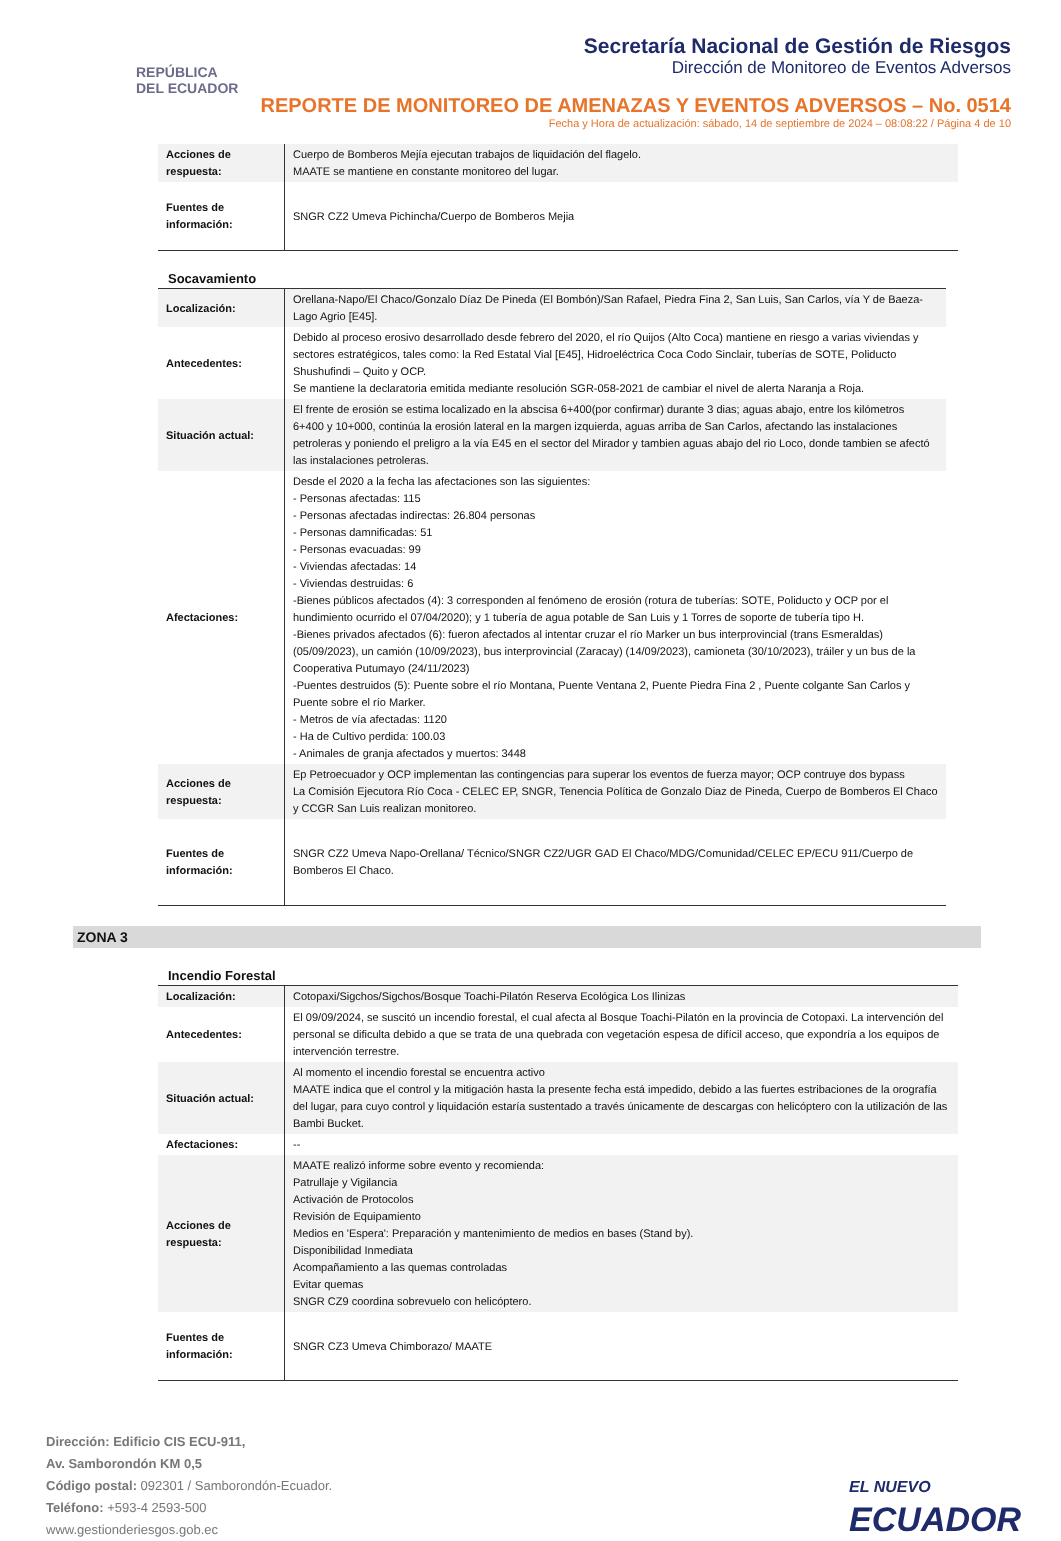REPÚBLICA
DEL ECUADOR
Secretaría Nacional de Gestión de Riesgos
Dirección de Monitoreo de Eventos Adversos
REPORTE DE MONITOREO DE AMENAZAS Y EVENTOS ADVERSOS – No. 0514
Fecha y Hora de actualización: sábado, 14 de septiembre de 2024 – 08:08:22 / Página 4 de 10
| Acciones de respuesta: | Cuerpo de Bomberos Mejía ejecutan trabajos de liquidación del flagelo. MAATE se mantiene en constante monitoreo del lugar. |
| Fuentes de información: | SNGR CZ2 Umeva Pichincha/Cuerpo de Bomberos Mejia |
Socavamiento
| Localización: | Orellana-Napo/El Chaco/Gonzalo Díaz De Pineda (El Bombón)/San Rafael, Piedra Fina 2, San Luis, San Carlos, vía Y de Baeza-Lago Agrio [E45]. |
| Antecedentes: | Debido al proceso erosivo desarrollado desde febrero del 2020, el río Quijos (Alto Coca) mantiene en riesgo a varias viviendas y sectores estratégicos, tales como: la Red Estatal Vial [E45], Hidroeléctrica Coca Codo Sinclair, tuberías de SOTE, Poliducto Shushufindi – Quito y OCP. Se mantiene la declaratoria emitida mediante resolución SGR-058-2021 de cambiar el nivel de alerta Naranja a Roja. |
| Situación actual: | El frente de erosión se estima localizado en la abscisa 6+400(por confirmar) durante 3 dias; aguas abajo, entre los kilómetros 6+400 y 10+000, continúa la erosión lateral en la margen izquierda, aguas arriba de San Carlos, afectando las instalaciones petroleras y poniendo el preligro a la vía E45 en el sector del Mirador y tambien aguas abajo del rio Loco, donde tambien se afectó las instalaciones petroleras. |
| Afectaciones: | Desde el 2020 a la fecha las afectaciones son las siguientes: - Personas afectadas: 115 - Personas afectadas indirectas: 26.804 personas - Personas damnificadas: 51 - Personas evacuadas: 99 - Viviendas afectadas: 14 - Viviendas destruidas: 6 -Bienes públicos afectados (4): 3 corresponden al fenómeno de erosión (rotura de tuberías: SOTE, Poliducto y OCP por el hundimiento ocurrido el 07/04/2020); y 1 tubería de agua potable de San Luis y 1 Torres de soporte de tubería tipo H. -Bienes privados afectados (6): fueron afectados al intentar cruzar el río Marker un bus interprovincial (trans Esmeraldas) (05/09/2023), un camión (10/09/2023), bus interprovincial (Zaracay) (14/09/2023), camioneta (30/10/2023), tráiler y un bus de la Cooperativa Putumayo (24/11/2023) -Puentes destruidos (5): Puente sobre el río Montana, Puente Ventana 2, Puente Piedra Fina 2 , Puente colgante San Carlos y Puente sobre el río Marker. - Metros de vía afectadas: 1120 - Ha de Cultivo perdida: 100.03 - Animales de granja afectados y muertos: 3448 |
| Acciones de respuesta: | Ep Petroecuador y OCP implementan las contingencias para superar los eventos de fuerza mayor; OCP contruye dos bypass La Comisión Ejecutora Río Coca - CELEC EP, SNGR, Tenencia Política de Gonzalo Diaz de Pineda, Cuerpo de Bomberos El Chaco y CCGR San Luis realizan monitoreo. |
| Fuentes de información: | SNGR CZ2 Umeva Napo-Orellana/ Técnico/SNGR CZ2/UGR GAD El Chaco/MDG/Comunidad/CELEC EP/ECU 911/Cuerpo de Bomberos El Chaco. |
ZONA 3
Incendio Forestal
| Localización: | Cotopaxi/Sigchos/Sigchos/Bosque Toachi-Pilatón Reserva Ecológica Los Ilinizas |
| Antecedentes: | El 09/09/2024, se suscitó un incendio forestal, el cual afecta al Bosque Toachi-Pilatón en la provincia de Cotopaxi. La intervención del personal se dificulta debido a que se trata de una quebrada con vegetación espesa de difícil acceso, que expondría a los equipos de intervención terrestre. |
| Situación actual: | Al momento el incendio forestal se encuentra activo MAATE indica que el control y la mitigación hasta la presente fecha está impedido, debido a las fuertes estribaciones de la orografía del lugar, para cuyo control y liquidación estaría sustentado a través únicamente de descargas con helicóptero con la utilización de las Bambi Bucket. |
| Afectaciones: | -- |
| Acciones de respuesta: | MAATE realizó informe sobre evento y recomienda: Patrullaje y Vigilancia Activación de Protocolos Revisión de Equipamiento Medios en 'Espera': Preparación y mantenimiento de medios en bases (Stand by). Disponibilidad Inmediata Acompañamiento a las quemas controladas Evitar quemas SNGR CZ9 coordina sobrevuelo con helicóptero. |
| Fuentes de información: | SNGR CZ3 Umeva Chimborazo/ MAATE |
Dirección: Edificio CIS ECU-911,
Av. Samborondón KM 0,5
Código postal: 092301 / Samborondón-Ecuador.
Teléfono: +593-4 2593-500
www.gestionderiesgos.gob.ec
EL NUEVO
ECUADOR